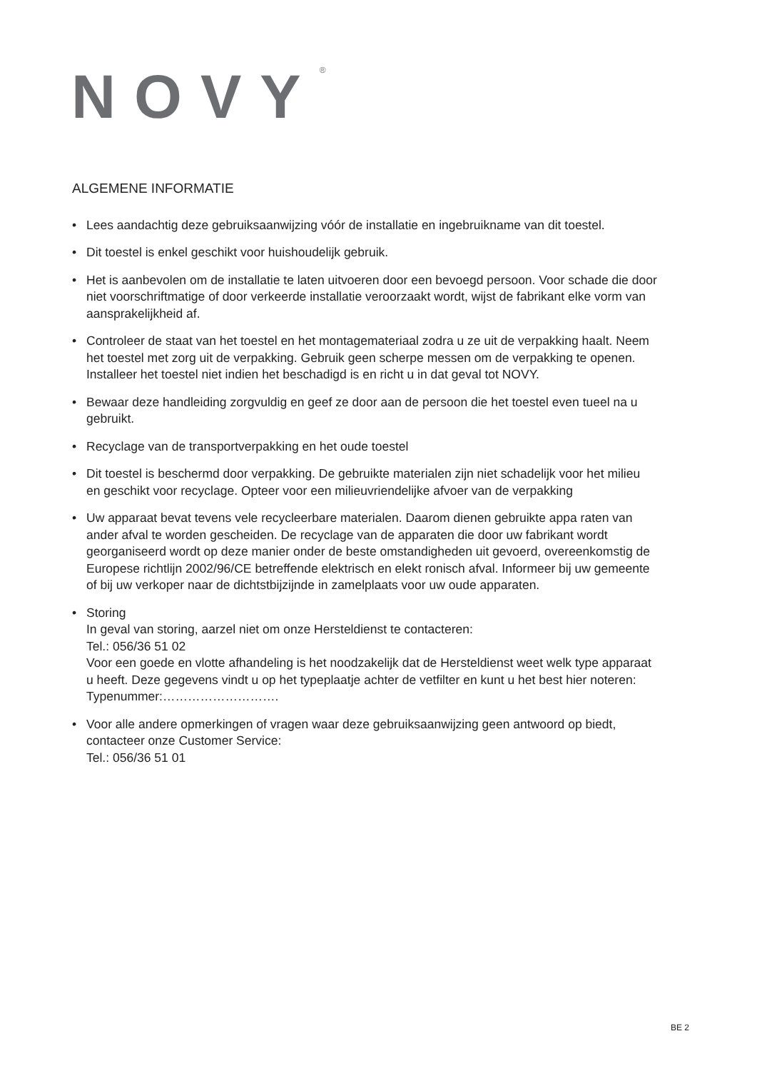NOVY<sup>®</sup>
ALGEMENE INFORMATIE
• Lees aandachtig deze gebruiksaanwijzing vóór de installatie en ingebruikname van dit toestel.
• Dit toestel is enkel geschikt voor huishoudelijk gebruik.
• Het is aanbevolen om de installatie te laten uitvoeren door een bevoegd persoon. Voor schade die door niet voorschriftmatige of door verkeerde installatie veroorzaakt wordt, wijst de fabrikant elke vorm van aansprakelijkheid af.
• Controleer de staat van het toestel en het montagemateriaal zodra u ze uit de verpakking haalt. Neem het toestel met zorg uit de verpakking. Gebruik geen scherpe messen om de verpakking te openen. Installeer het toestel niet indien het beschadigd is en richt u in dat geval tot NOVY.
• Bewaar deze handleiding zorgvuldig en geef ze door aan de persoon die het toestel even tueel na u gebruikt.
• Recyclage van de transportverpakking en het oude toestel
• Dit toestel is beschermd door verpakking. De gebruikte materialen zijn niet schadelijk voor het milieu en geschikt voor recyclage. Opteer voor een milieuvriendelijke afvoer van de verpakking
• Uw apparaat bevat tevens vele recycleerbare materialen. Daarom dienen gebruikte appa raten van ander afval te worden gescheiden. De recyclage van de apparaten die door uw fabrikant wordt georganiseerd wordt op deze manier onder de beste omstandigheden uit gevoerd, overeenkomstig de Europese richtlijn 2002/96/CE betreffende elektrisch en elekt ronisch afval. Informeer bij uw gemeente of bij uw verkoper naar de dichtstbijzijnde in zamelplaats voor uw oude apparaten.
• Storing
In geval van storing, aarzel niet om onze Hersteldienst te contacteren:
Tel.: 056/36 51 02
Voor een goede en vlotte afhandeling is het noodzakelijk dat de Hersteldienst weet welk type apparaat u heeft. Deze gegevens vindt u op het typeplaatje achter de vetfilter en kunt u het best hier noteren:
Typenummer:……………………….
• Voor alle andere opmerkingen of vragen waar deze gebruiksaanwijzing geen antwoord op biedt, contacteer onze Customer Service:
Tel.: 056/36 51 01
BE 2